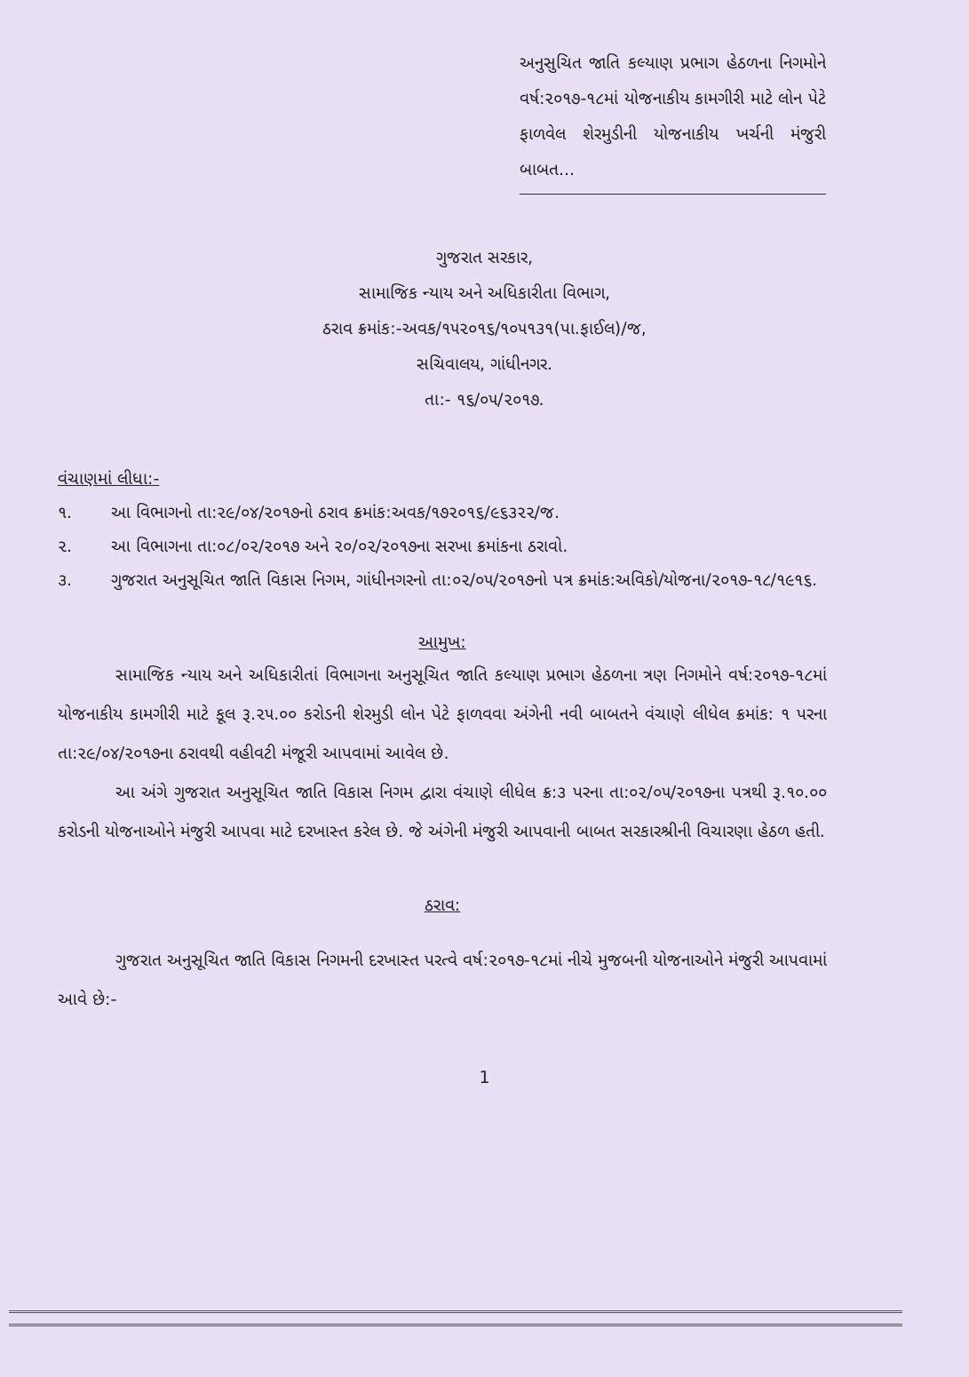અનુસુચિત જાતિ કલ્યાણ પ્રભાગ હેઠળના નિગમોને વર્ષ:૨૦૧૭-૧૮માં યોજનાકીય કામગીરી માટે લોન પેટે ફાળવેલ શેરમુડીની યોજનાકીય ખર્ચની મંજુરી બાબત...
ગુજરાત સરકાર,
સામાજિક ન્યાય અને અધિકારીતા વિભાગ,
ઠરાવ ક્રમાંક:-અવક/૧૫૨૦૧૬/૧૦૫૧૩૧(પા.ફાઈલ)/જ,
સચિવાલય, ગાંધીનગર.
તા:- ૧૬/૦૫/૨૦૧૭.
વંચાણમાં લીધા:-
૧. આ વિભાગનો તા:૨૯/૦૪/૨૦૧૭નો ઠરાવ ક્રમાંક:અવક/૧૭૨૦૧૬/૯૬૩૨૨/જ.
૨. આ વિભાગના તા:૦૮/૦૨/૨૦૧૭ અને ૨૦/૦૨/૨૦૧૭ના સરખા ક્રમાંકના ઠરાવો.
૩. ગુજરાત અનુસૂચિત જાતિ વિકાસ નિગમ, ગાંધીનગરનો તા:૦૨/૦૫/૨૦૧૭નો પત્ર ક્રમાંક:અવિકો/યોજના/૨૦૧૭-૧૮/૧૯૧૬.
આમુખ:
સામાજિક ન્યાય અને અધિકારીતાં વિભાગના અનુસૂચિત જાતિ કલ્યાણ પ્રભાગ હેઠળના ત્રણ નિગમોને વર્ષ:૨૦૧૭-૧૮માં યોજનાકીય કામગીરી માટે કૂલ રૂ.૨૫.૦૦ કરોડની શેરમુડી લોન પેટે ફાળવવા અંગેની નવી બાબતને વંચાણે લીધેલ ક્રમાંક: ૧ પરના તા:૨૯/૦૪/૨૦૧૭ના ઠરાવથી વહીવટી મંજૂરી આપવામાં આવેલ છે.
આ અંગે ગુજરાત અનુસૂચિત જાતિ વિકાસ નિગમ દ્વારા વંચાણે લીધેલ ક્ર:૩ પરના તા:૦૨/૦૫/૨૦૧૭ના પત્રથી રૂ.૧૦.૦૦ કરોડની યોજનાઓને મંજુરી આપવા માટે દરખાસ્ત કરેલ છે. જે અંગેની મંજુરી આપવાની બાબત સરકારશ્રીની વિચારણા હેઠળ હતી.
ઠરાવ:
ગુજરાત અનુસૂચિત જાતિ વિકાસ નિગમની દરખાસ્ત પરત્વે વર્ષ:૨૦૧૭-૧૮માં નીચે મુજબની યોજનાઓને મંજુરી આપવામાં આવે છે:-
1